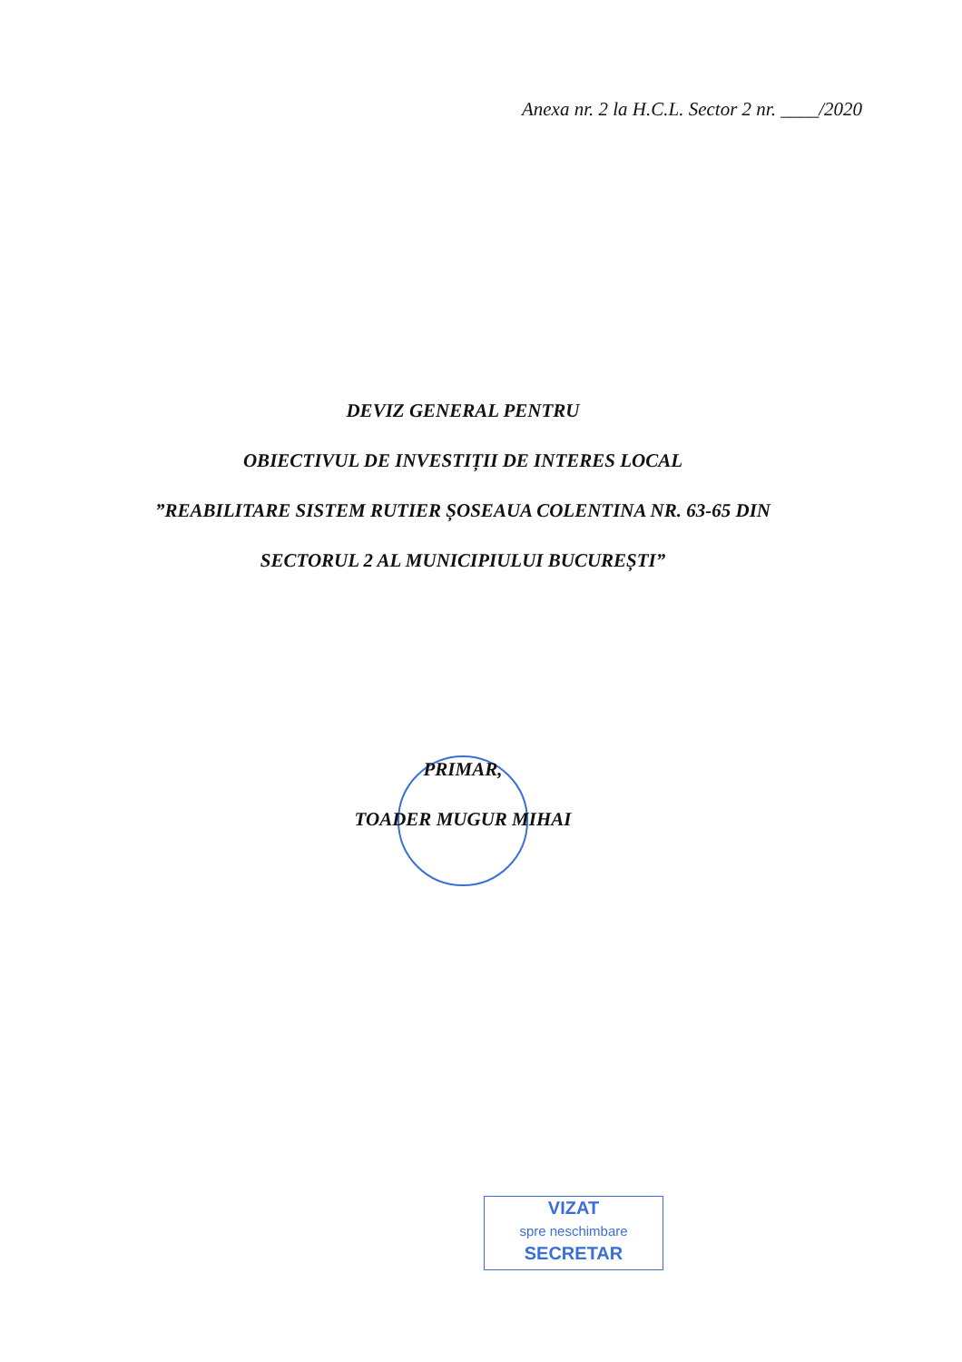Anexa nr. 2 la H.C.L. Sector 2 nr. ____/2020
DEVIZ GENERAL PENTRU
OBIECTIVUL DE INVESTIȚII DE INTERES LOCAL
”REABILITARE SISTEM RUTIER ȘOSEAUA COLENTINA NR. 63-65 DIN
SECTORUL 2 AL MUNICIPIULUI BUCUREȘTI”
PRIMAR,
TOADER MUGUR MIHAI
VIZAT
spre neschimbare
SECRETAR